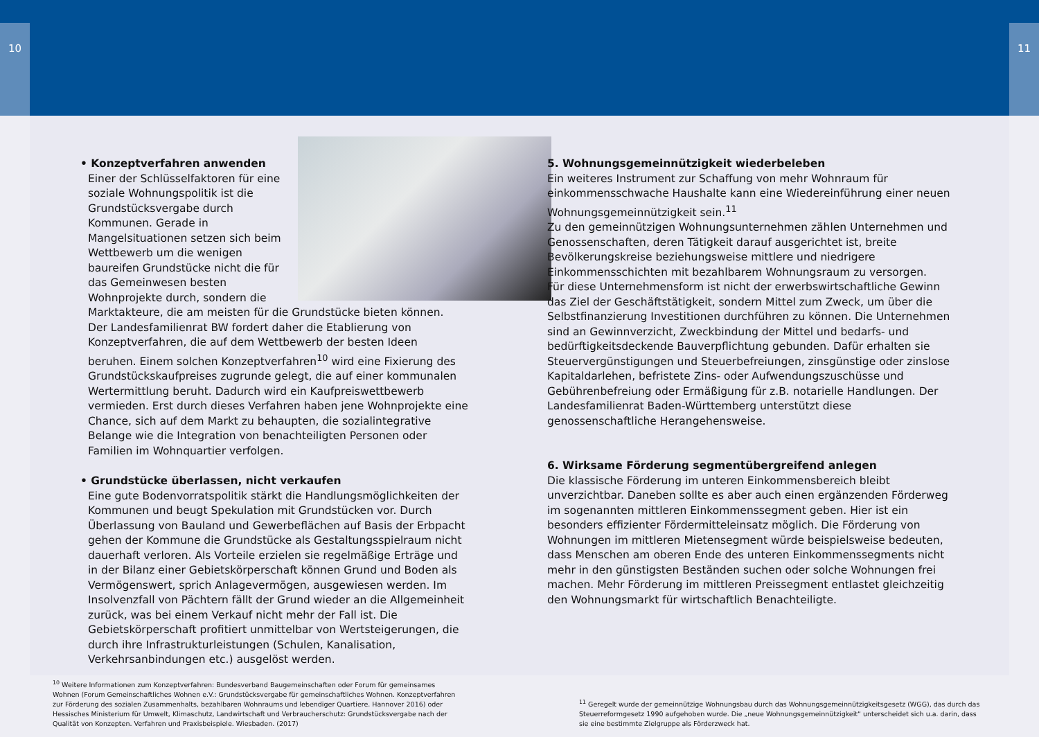10 11
• Konzeptverfahren anwenden
Einer der Schlüsselfaktoren für eine soziale Wohnungspolitik ist die Grundstücksvergabe durch Kommunen. Gerade in Mangelsituationen setzen sich beim Wettbewerb um die wenigen baureifen Grundstücke nicht die für das Gemeinwesen besten Wohnprojekte durch, sondern die Marktakteure, die am meisten für die Grundstücke bieten können.
Der Landesfamilienrat BW fordert daher die Etablierung von Konzeptverfahren, die auf dem Wettbewerb der besten Ideen beruhen. Einem solchen Konzeptverfahren<sup>10</sup> wird eine Fixierung des Grundstückskaufpreises zugrunde gelegt, die auf einer kommunalen Wertermittlung beruht. Dadurch wird ein Kaufpreiswettbewerb vermieden. Erst durch dieses Verfahren haben jene Wohnprojekte eine Chance, sich auf dem Markt zu behaupten, die sozialintegrative Belange wie die Integration von benachteiligten Personen oder Familien im Wohnquartier verfolgen.
• Grundstücke überlassen, nicht verkaufen
Eine gute Bodenvorratspolitik stärkt die Handlungsmöglichkeiten der Kommunen und beugt Spekulation mit Grundstücken vor. Durch Überlassung von Bauland und Gewerbeflächen auf Basis der Erbpacht gehen der Kommune die Grundstücke als Gestaltungsspielraum nicht dauerhaft verloren. Als Vorteile erzielen sie regelmäßige Erträge und in der Bilanz einer Gebietskörperschaft können Grund und Boden als Vermögenswert, sprich Anlagevermögen, ausgewiesen werden. Im Insolvenzfall von Pächtern fällt der Grund wieder an die Allgemeinheit zurück, was bei einem Verkauf nicht mehr der Fall ist. Die Gebietskörperschaft profitiert unmittelbar von Wertsteigerungen, die durch ihre Infrastrukturleistungen (Schulen, Kanalisation, Verkehrsanbindungen etc.) ausgelöst werden.
5. Wohnungsgemeinnützigkeit wiederbeleben
Ein weiteres Instrument zur Schaffung von mehr Wohnraum für einkommensschwache Haushalte kann eine Wiedereinführung einer neuen Wohnungsgemeinnützigkeit sein.<sup>11</sup>
Zu den gemeinnützigen Wohnungsunternehmen zählen Unternehmen und Genossenschaften, deren Tätigkeit darauf ausgerichtet ist, breite Bevölkerungskreise beziehungsweise mittlere und niedrigere Einkommensschichten mit bezahlbarem Wohnungsraum zu versorgen.
Für diese Unternehmensform ist nicht der erwerbswirtschaftliche Gewinn das Ziel der Geschäftstätigkeit, sondern Mittel zum Zweck, um über die Selbstfinanzierung Investitionen durchführen zu können. Die Unternehmen sind an Gewinnverzicht, Zweckbindung der Mittel und bedarfs- und bedürftigkeitsdeckende Bauverpflichtung gebunden. Dafür erhalten sie Steuervergünstigungen und Steuerbefreiungen, zinsgünstige oder zinslose Kapitaldarlehen, befristete Zins- oder Aufwendungszuschüsse und Gebührenbefreiung oder Ermäßigung für z.B. notarielle Handlungen. Der Landesfamilienrat Baden-Württemberg unterstützt diese genossenschaftliche Herangehensweise.
6. Wirksame Förderung segmentübergreifend anlegen
Die klassische Förderung im unteren Einkommensbereich bleibt unverzichtbar. Daneben sollte es aber auch einen ergänzenden Förderweg im sogenannten mittleren Einkommenssegment geben. Hier ist ein besonders effizienter Fördermitteleinsatz möglich. Die Förderung von Wohnungen im mittleren Mietensegment würde beispielsweise bedeuten, dass Menschen am oberen Ende des unteren Einkommenssegments nicht mehr in den günstigsten Beständen suchen oder solche Wohnungen frei machen. Mehr Förderung im mittleren Preissegment entlastet gleichzeitig den Wohnungsmarkt für wirtschaftlich Benachteiligte.
<sup>10</sup> Weitere Informationen zum Konzeptverfahren: Bundesverband Baugemeinschaften oder Forum für gemeinsames Wohnen (Forum Gemeinschaftliches Wohnen e.V.: Grundstücksvergabe für gemeinschaftliches Wohnen. Konzeptverfahren zur Förderung des sozialen Zusammenhalts, bezahlbaren Wohnraums und lebendiger Quartiere. Hannover 2016) oder Hessisches Ministerium für Umwelt, Klimaschutz, Landwirtschaft und Verbraucherschutz: Grundstücksvergabe nach der Qualität von Konzepten. Verfahren und Praxisbeispiele. Wiesbaden. (2017)
<sup>11</sup> Geregelt wurde der gemeinnützige Wohnungsbau durch das Wohnungsgemeinnützigkeitsgesetz (WGG), das durch das Steuerreformgesetz 1990 aufgehoben wurde. Die „neue Wohnungsgemeinnützigkeit“ unterscheidet sich u.a. darin, dass sie eine bestimmte Zielgruppe als Förderzweck hat.